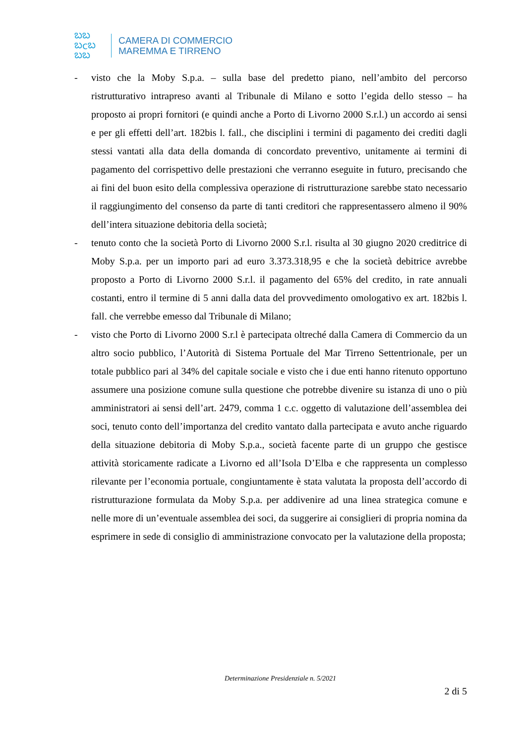ಬಬ
ಬcಬ
ಬಬ
CAMERA DI COMMERCIO
MAREMMA E TIRRENO
- visto che la Moby S.p.a. – sulla base del predetto piano, nell’ambito del percorso ristrutturativo intrapreso avanti al Tribunale di Milano e sotto l’egida dello stesso – ha proposto ai propri fornitori (e quindi anche a Porto di Livorno 2000 S.r.l.) un accordo ai sensi e per gli effetti dell’art. 182bis l. fall., che disciplini i termini di pagamento dei crediti dagli stessi vantati alla data della domanda di concordato preventivo, unitamente ai termini di pagamento del corrispettivo delle prestazioni che verranno eseguite in futuro, precisando che ai fini del buon esito della complessiva operazione di ristrutturazione sarebbe stato necessario il raggiungimento del consenso da parte di tanti creditori che rappresentassero almeno il 90% dell’intera situazione debitoria della società;
- tenuto conto che la società Porto di Livorno 2000 S.r.l. risulta al 30 giugno 2020 creditrice di Moby S.p.a. per un importo pari ad euro 3.373.318,95 e che la società debitrice avrebbe proposto a Porto di Livorno 2000 S.r.l. il pagamento del 65% del credito, in rate annuali costanti, entro il termine di 5 anni dalla data del provvedimento omologativo ex art. 182bis l. fall. che verrebbe emesso dal Tribunale di Milano;
- visto che Porto di Livorno 2000 S.r.l è partecipata oltreché dalla Camera di Commercio da un altro socio pubblico, l’Autorità di Sistema Portuale del Mar Tirreno Settentrionale, per un totale pubblico pari al 34% del capitale sociale e visto che i due enti hanno ritenuto opportuno assumere una posizione comune sulla questione che potrebbe divenire su istanza di uno o più amministratori ai sensi dell’art. 2479, comma 1 c.c. oggetto di valutazione dell’assemblea dei soci, tenuto conto dell’importanza del credito vantato dalla partecipata e avuto anche riguardo della situazione debitoria di Moby S.p.a., società facente parte di un gruppo che gestisce attività storicamente radicate a Livorno ed all’Isola D’Elba e che rappresenta un complesso rilevante per l’economia portuale, congiuntamente è stata valutata la proposta dell’accordo di ristrutturazione formulata da Moby S.p.a. per addivenire ad una linea strategica comune e nelle more di un’eventuale assemblea dei soci, da suggerire ai consiglieri di propria nomina da esprimere in sede di consiglio di amministrazione convocato per la valutazione della proposta;
Determinazione Presidenziale n. 5/2021
2 di 5